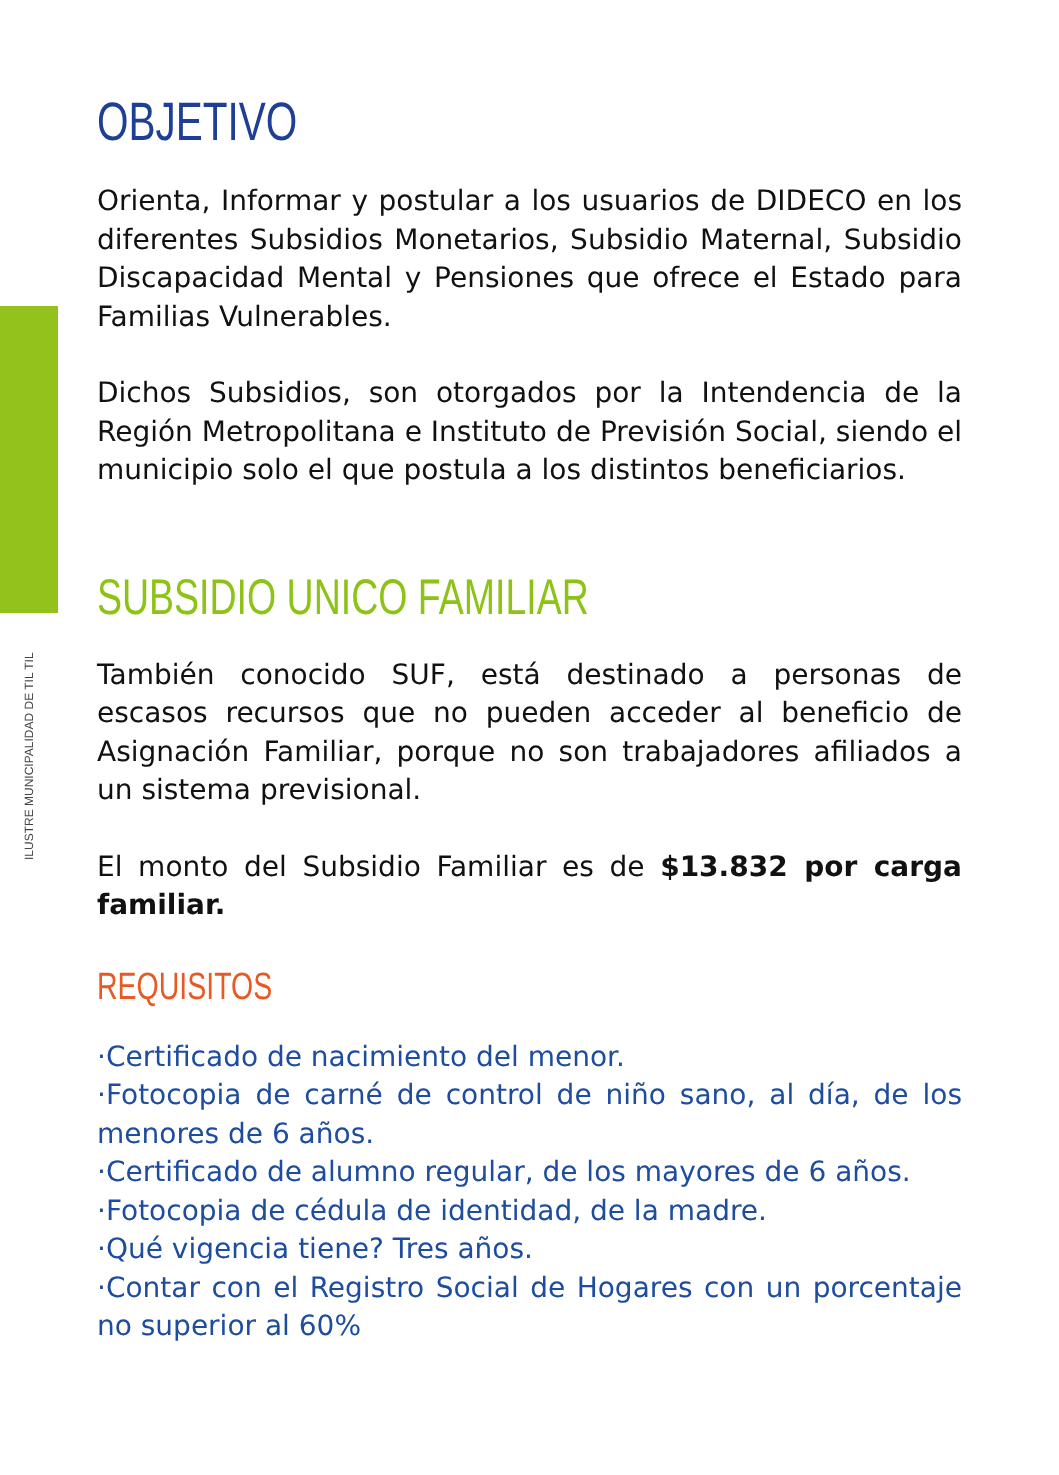ILUSTRE MUNICIPALIDAD DE TIL TIL
OBJETIVO
Orienta, Informar y postular a los usuarios de DIDECO en los diferentes Subsidios Monetarios, Subsidio Maternal, Subsidio Discapacidad Mental y Pensiones que ofrece el Estado para Familias Vulnerables.
Dichos Subsidios, son otorgados por la Intendencia de la Región Metropolitana e Instituto de Previsión Social, siendo el municipio solo el que postula a los distintos beneficiarios.
SUBSIDIO UNICO FAMILIAR
También conocido SUF, está destinado a personas de escasos recursos que no pueden acceder al beneficio de Asignación Familiar, porque no son trabajadores afiliados a un sistema previsional.
El monto del Subsidio Familiar es de $13.832 por carga familiar.
REQUISITOS
·Certificado de nacimiento del menor.
·Fotocopia de carné de control de niño sano, al día, de los menores de 6 años.
·Certificado de alumno regular, de los mayores de 6 años.
·Fotocopia de cédula de identidad, de la madre.
·Qué vigencia tiene? Tres años.
·Contar con el Registro Social de Hogares con un porcentaje no superior al 60%